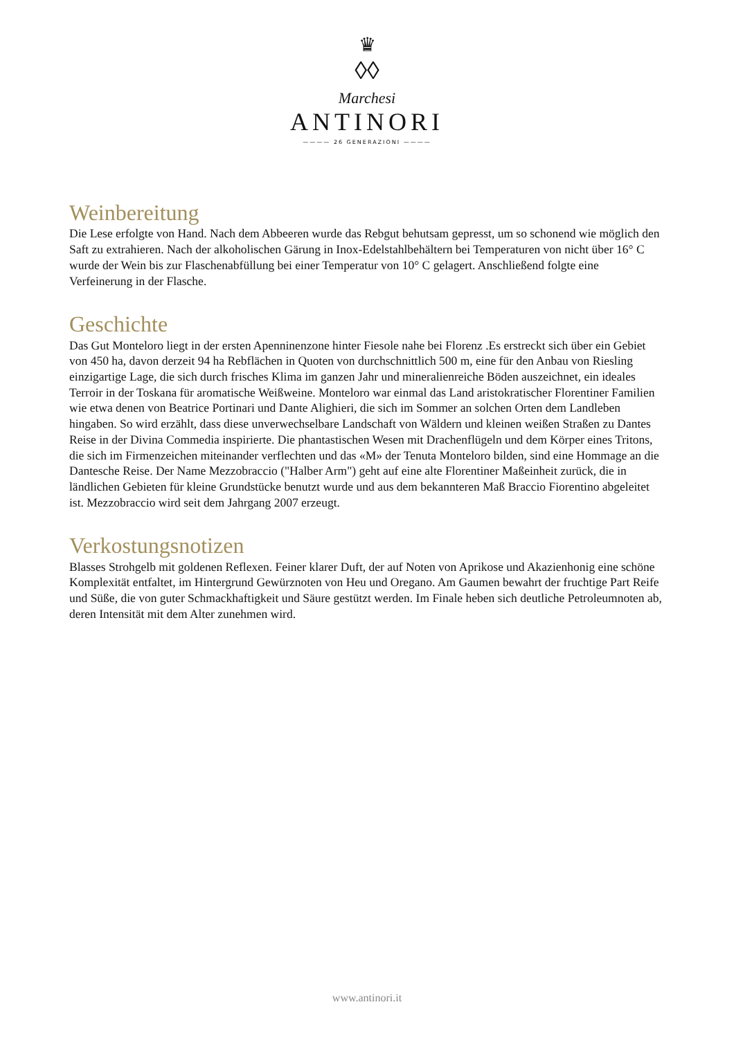♛
◊◊
Marchesi
ANTINORI
———— 26 GENERAZIONI ————
Weinbereitung
Die Lese erfolgte von Hand. Nach dem Abbeeren wurde das Rebgut behutsam gepresst, um so schonend wie möglich den Saft zu extrahieren. Nach der alkoholischen Gärung in Inox-Edelstahlbehältern bei Temperaturen von nicht über 16° C wurde der Wein bis zur Flaschenabfüllung bei einer Temperatur von 10° C gelagert. Anschließend folgte eine Verfeinerung in der Flasche.
Geschichte
Das Gut Monteloro liegt in der ersten Apenninenzone hinter Fiesole nahe bei Florenz .Es erstreckt sich über ein Gebiet von 450 ha, davon derzeit 94 ha Rebflächen in Quoten von durchschnittlich 500 m, eine für den Anbau von Riesling einzigartige Lage, die sich durch frisches Klima im ganzen Jahr und mineralienreiche Böden auszeichnet, ein ideales Terroir in der Toskana für aromatische Weißweine. Monteloro war einmal das Land aristokratischer Florentiner Familien wie etwa denen von Beatrice Portinari und Dante Alighieri, die sich im Sommer an solchen Orten dem Landleben hingaben. So wird erzählt, dass diese unverwechselbare Landschaft von Wäldern und kleinen weißen Straßen zu Dantes Reise in der Divina Commedia inspirierte. Die phantastischen Wesen mit Drachenflügeln und dem Körper eines Tritons, die sich im Firmenzeichen miteinander verflechten und das «M» der Tenuta Monteloro bilden, sind eine Hommage an die Dantesche Reise. Der Name Mezzobraccio ("Halber Arm") geht auf eine alte Florentiner Maßeinheit zurück, die in ländlichen Gebieten für kleine Grundstücke benutzt wurde und aus dem bekannteren Maß Braccio Fiorentino abgeleitet ist. Mezzobraccio wird seit dem Jahrgang 2007 erzeugt.
Verkostungsnotizen
Blasses Strohgelb mit goldenen Reflexen. Feiner klarer Duft, der auf Noten von Aprikose und Akazienhonig eine schöne Komplexität entfaltet, im Hintergrund Gewürznoten von Heu und Oregano. Am Gaumen bewahrt der fruchtige Part Reife und Süße, die von guter Schmackhaftigkeit und Säure gestützt werden. Im Finale heben sich deutliche Petroleumnoten ab, deren Intensität mit dem Alter zunehmen wird.
www.antinori.it